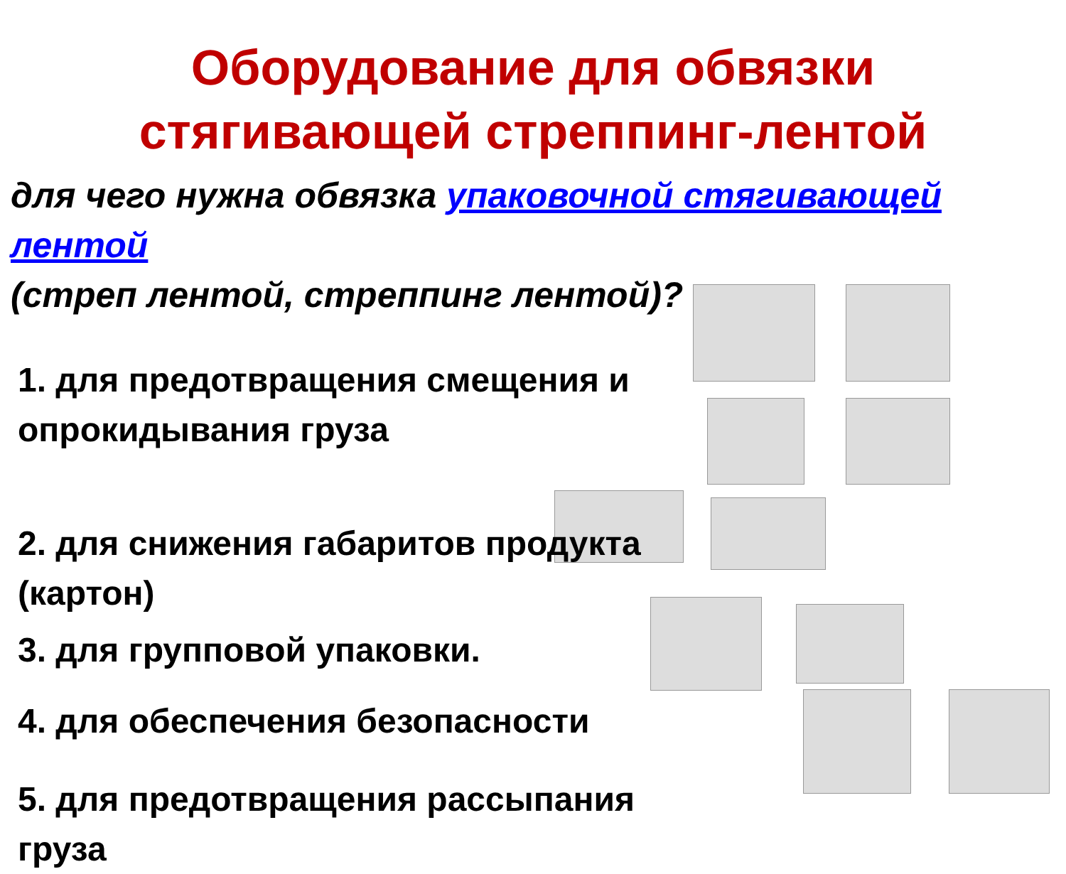Оборудование для обвязки
стягивающей стреппинг-лентой
для чего нужна обвязка упаковочной стягивающей лентой
(стреп лентой, стреппинг лентой)?
1. для предотвращения смещения и
опрокидывания груза
2. для снижения габаритов продукта
(картон)
3. для групповой упаковки.
4. для обеспечения безопасности
5. для предотвращения рассыпания
груза